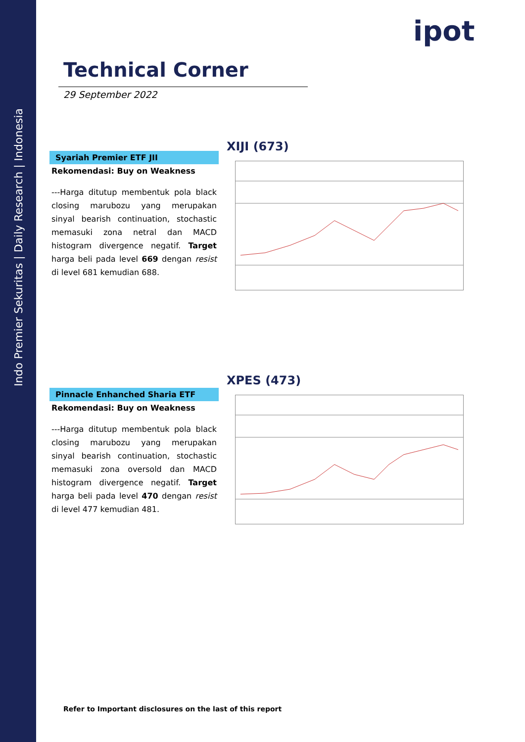Indo Premier Sekuritas | Daily Research | Indonesia
ipot
Technical Corner
29 September 2022
XIJI (673)
Syariah Premier ETF JII
Rekomendasi: Buy on Weakness
---Harga ditutup membentuk pola black closing marubozu yang merupakan sinyal bearish continuation, stochastic memasuki zona netral dan MACD histogram divergence negatif. Target harga beli pada level 669 dengan resist di level 681 kemudian 688.
XPES (473)
Pinnacle Enhanched Sharia ETF
Rekomendasi: Buy on Weakness
---Harga ditutup membentuk pola black closing marubozu yang merupakan sinyal bearish continuation, stochastic memasuki zona oversold dan MACD histogram divergence negatif. Target harga beli pada level 470 dengan resist di level 477 kemudian 481.
Refer to Important disclosures on the last of this report